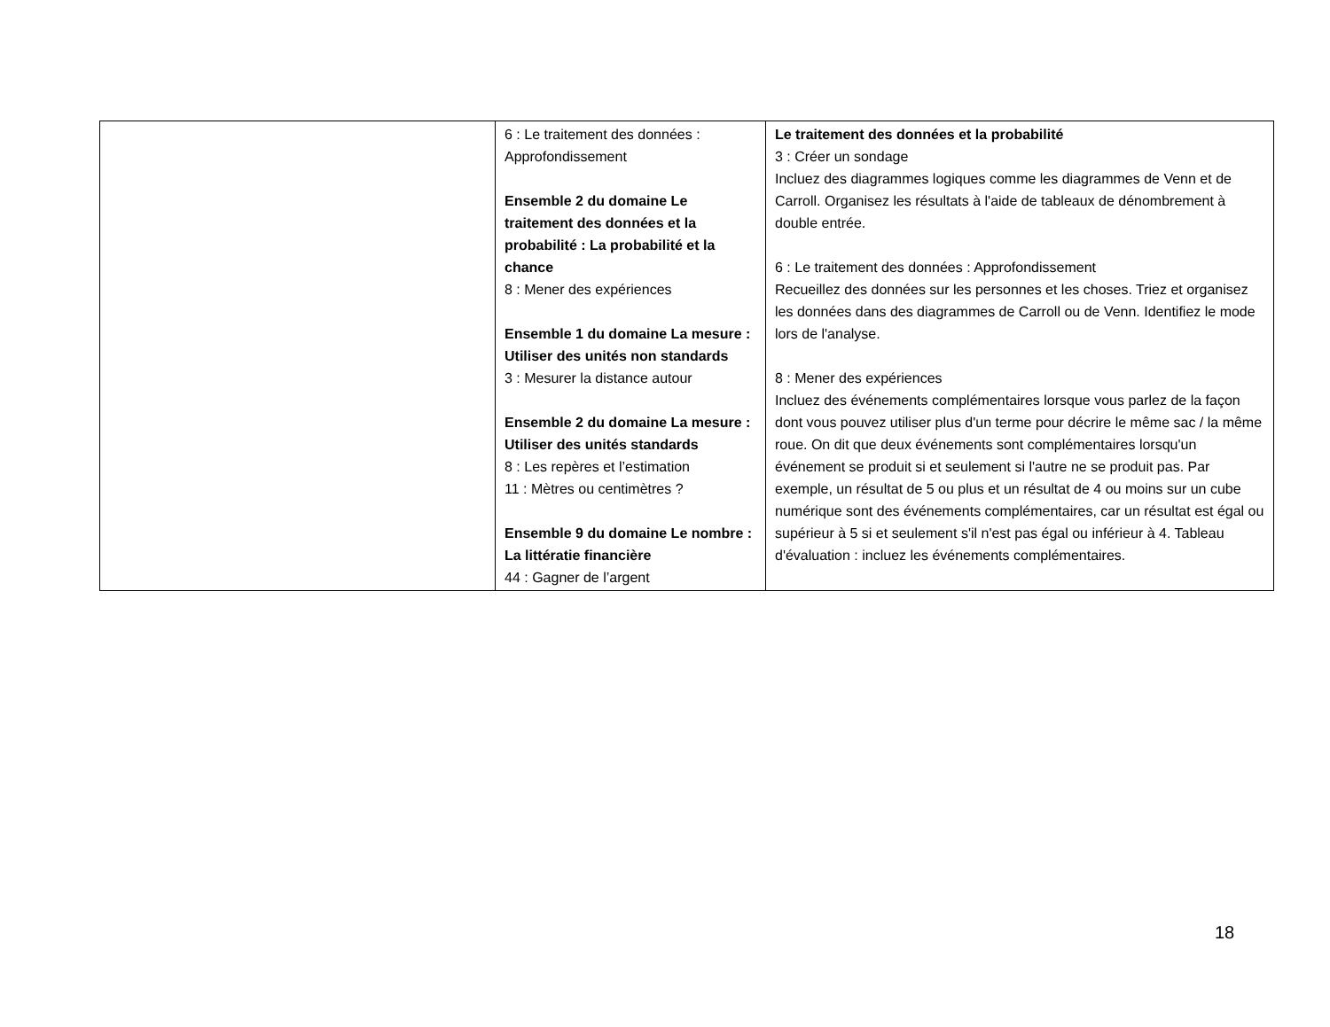| | 6 : Le traitement des données : Approfondissement Ensemble 2 du domaine Le traitement des données et la probabilité : La probabilité et la chance 8 : Mener des expériences Ensemble 1 du domaine La mesure : Utiliser des unités non standards 3 : Mesurer la distance autour Ensemble 2 du domaine La mesure : Utiliser des unités standards 8 : Les repères et l’estimation 11 : Mètres ou centimètres ? Ensemble 9 du domaine Le nombre : La littératie financière 44 : Gagner de l’argent | Le traitement des données et la probabilité 3 : Créer un sondage Incluez des diagrammes logiques comme les diagrammes de Venn et de Carroll. Organisez les résultats à l'aide de tableaux de dénombrement à double entrée. 6 : Le traitement des données : Approfondissement Recueillez des données sur les personnes et les choses. Triez et organisez les données dans des diagrammes de Carroll ou de Venn. Identifiez le mode lors de l'analyse. 8 : Mener des expériences Incluez des événements complémentaires lorsque vous parlez de la façon dont vous pouvez utiliser plus d'un terme pour décrire le même sac / la même roue. On dit que deux événements sont complémentaires lorsqu'un événement se produit si et seulement si l'autre ne se produit pas. Par exemple, un résultat de 5 ou plus et un résultat de 4 ou moins sur un cube numérique sont des événements complémentaires, car un résultat est égal ou supérieur à 5 si et seulement s'il n'est pas égal ou inférieur à 4. Tableau d'évaluation : incluez les événements complémentaires. |
18